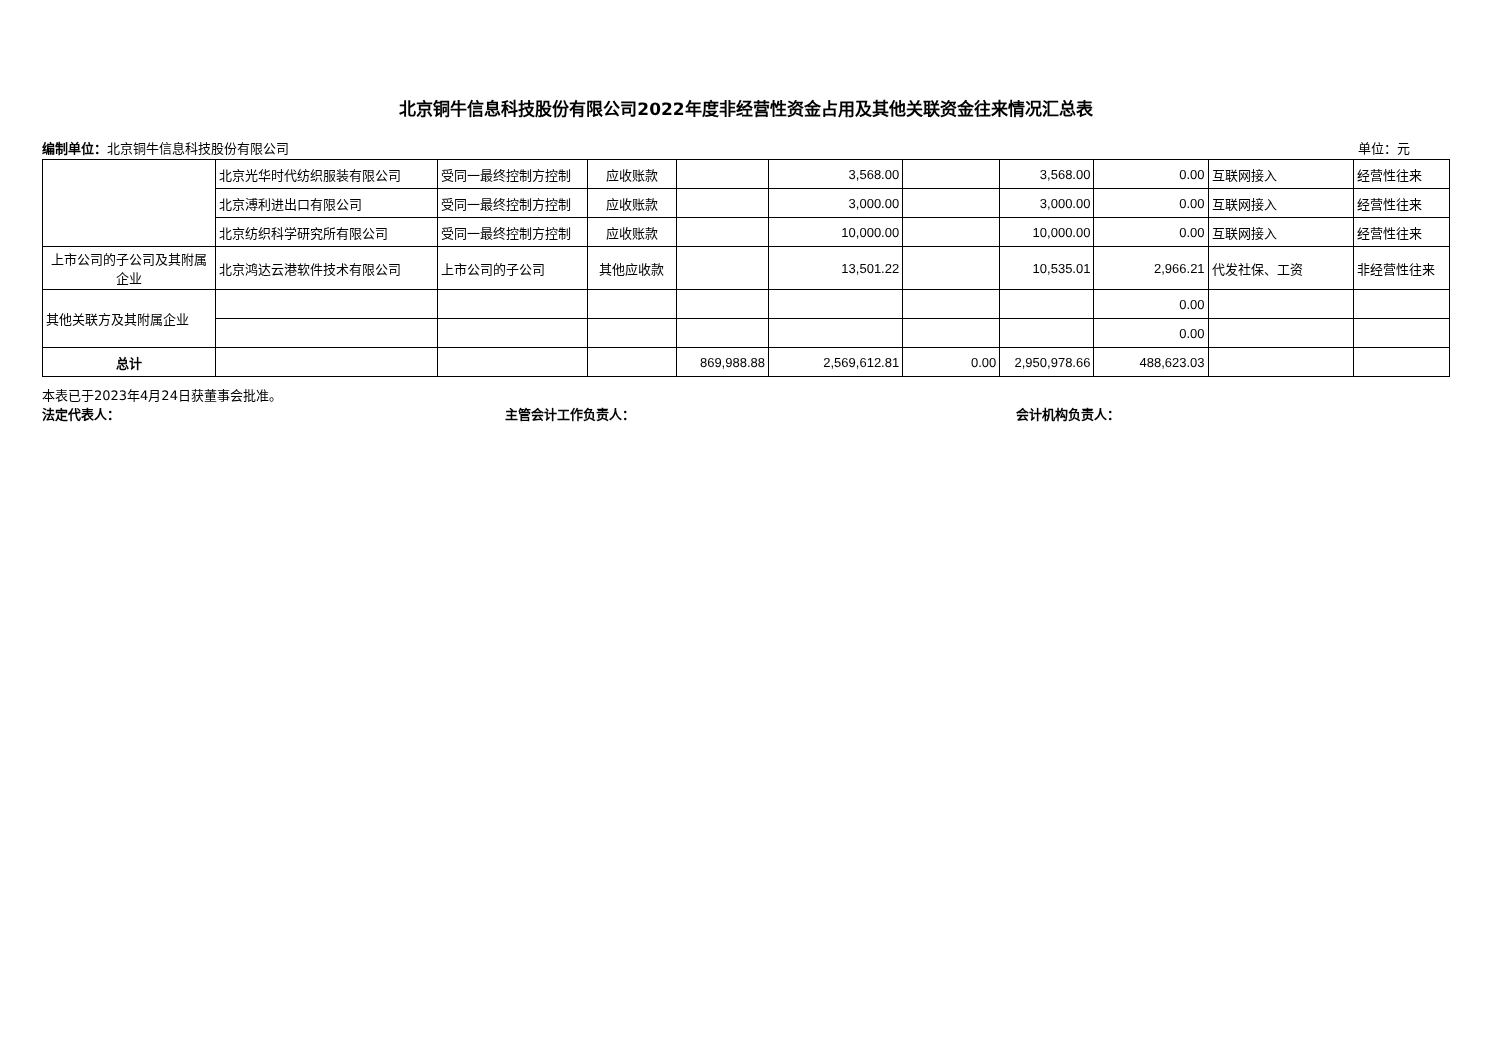北京铜牛信息科技股份有限公司2022年度非经营性资金占用及其他关联资金往来情况汇总表
编制单位：北京铜牛信息科技股份有限公司 单位：元
| | 北京光华时代纺织服装有限公司 | 受同一最终控制方控制 | 应收账款 | | 3,568.00 | | 3,568.00 | 0.00 | 互联网接入 | 经营性往来 |
| | 北京溥利进出口有限公司 | 受同一最终控制方控制 | 应收账款 | | 3,000.00 | | 3,000.00 | 0.00 | 互联网接入 | 经营性往来 |
| | 北京纺织科学研究所有限公司 | 受同一最终控制方控制 | 应收账款 | | 10,000.00 | | 10,000.00 | 0.00 | 互联网接入 | 经营性往来 |
| 上市公司的子公司及其附属企业 | 北京鸿达云港软件技术有限公司 | 上市公司的子公司 | 其他应收款 | | 13,501.22 | | 10,535.01 | 2,966.21 | 代发社保、工资 | 非经营性往来 |
| 其他关联方及其附属企业 | | | | | | | | 0.00 | | |
| | | | | | | | | 0.00 | | |
| 总计 | | | | 869,988.88 | 2,569,612.81 | 0.00 | 2,950,978.66 | 488,623.03 | | |
本表已于2023年4月24日获董事会批准。
法定代表人： 主管会计工作负责人： 会计机构负责人：